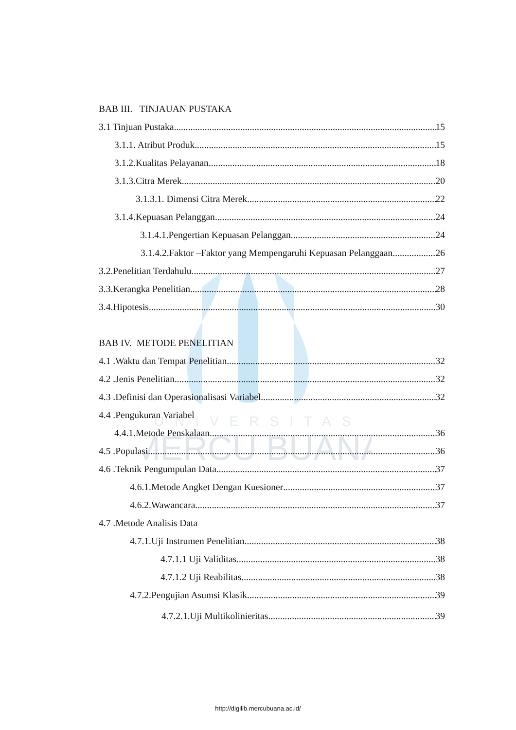UNIVERSITAS
MERCU BUANA
BAB III. TINJAUAN PUSTAKA
3.1 Tinjuan Pustaka 15
3.1.1. Atribut Produk 15
3.1.2.Kualitas Pelayanan 18
3.1.3.Citra Merek 20
3.1.3.1. Dimensi Citra Merek 22
3.1.4.Kepuasan Pelanggan 24
3.1.4.1.Pengertian Kepuasan Pelanggan 24
3.1.4.2.Faktor –Faktor yang Mempengaruhi Kepuasan Pelanggaan 26
3.2.Penelitian Terdahulu 27
3.3.Kerangka Penelitian 28
3.4.Hipotesis 30
BAB IV. METODE PENELITIAN
4.1 .Waktu dan Tempat Penelitian 32
4.2 .Jenis Penelitian 32
4.3 .Definisi dan Operasionalisasi Variabel 32
4.4 .Pengukuran Variabel
4.4.1.Metode Penskalaan 36
4.5 .Populasi 36
4.6 .Teknik Pengumpulan Data 37
4.6.1.Metode Angket Dengan Kuesioner 37
4.6.2.Wawancara 37
4.7 .Metode Analisis Data
4.7.1.Uji Instrumen Penelitian 38
4.7.1.1 Uji Validitas 38
4.7.1.2 Uji Reabilitas 38
4.7.2.Pengujian Asumsi Klasik 39
4.7.2.1.Uji Multikolinieritas 39
http://digilib.mercubuana.ac.id/